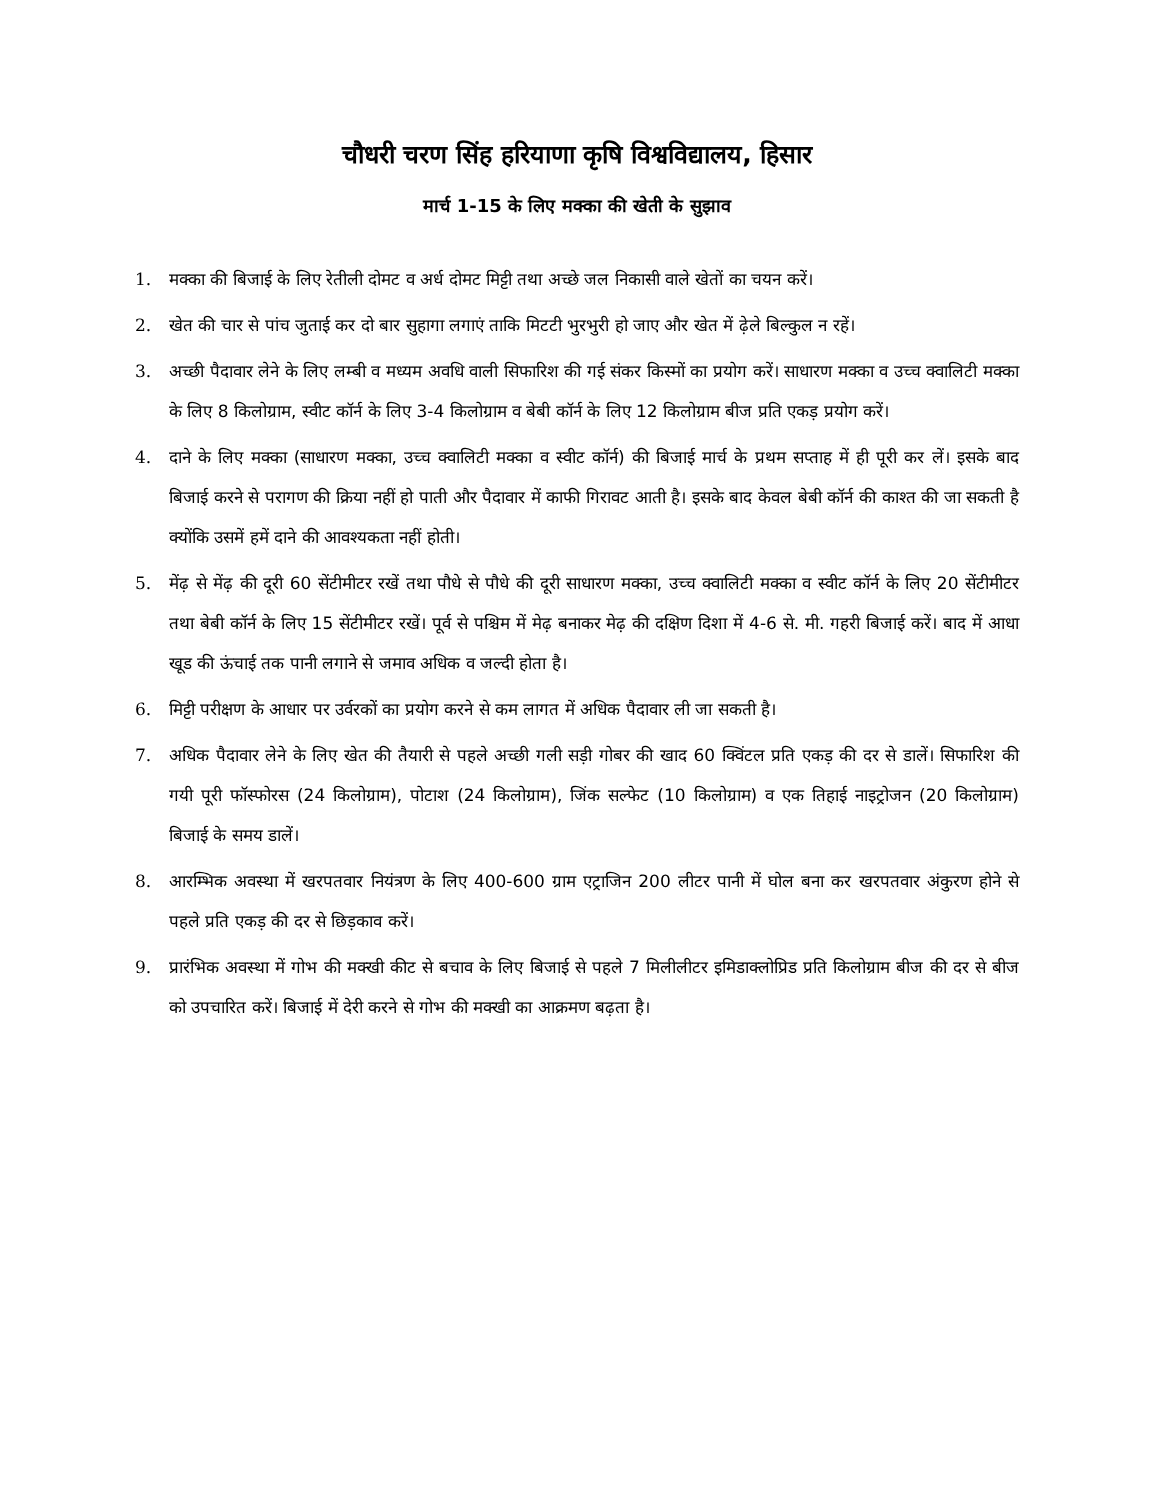चौधरी चरण सिंह हरियाणा कृषि विश्वविद्यालय, हिसार
मार्च 1-15 के लिए मक्का की खेती के सुझाव
1. मक्का की बिजाई के लिए रेतीली दोमट व अर्ध दोमट मिट्टी तथा अच्छे जल निकासी वाले खेतों का चयन करें।
2. खेत की चार से पांच जुताई कर दो बार सुहागा लगाएं ताकि मिटटी भुरभुरी हो जाए और खेत में ढ़ेले बिल्कुल न रहें।
3. अच्छी पैदावार लेने के लिए लम्बी व मध्यम अवधि वाली सिफारिश की गई संकर किस्मों का प्रयोग करें। साधारण मक्का व उच्च क्वालिटी मक्का के लिए 8 किलोग्राम, स्वीट कॉर्न के लिए 3-4 किलोग्राम व बेबी कॉर्न के लिए 12 किलोग्राम बीज प्रति एकड़ प्रयोग करें।
4. दाने के लिए मक्का (साधारण मक्का, उच्च क्वालिटी मक्का व स्वीट कॉर्न) की बिजाई मार्च के प्रथम सप्ताह में ही पूरी कर लें। इसके बाद बिजाई करने से परागण की क्रिया नहीं हो पाती और पैदावार में काफी गिरावट आती है। इसके बाद केवल बेबी कॉर्न की काश्त की जा सकती है क्योंकि उसमें हमें दाने की आवश्यकता नहीं होती।
5. मेंढ़ से मेंढ़ की दूरी 60 सेंटीमीटर रखें तथा पौधे से पौधे की दूरी साधारण मक्का, उच्च क्वालिटी मक्का व स्वीट कॉर्न के लिए 20 सेंटीमीटर तथा बेबी कॉर्न के लिए 15 सेंटीमीटर रखें। पूर्व से पश्चिम में मेढ़ बनाकर मेढ़ की दक्षिण दिशा में 4-6 से. मी. गहरी बिजाई करें। बाद में आधा खूड की ऊंचाई तक पानी लगाने से जमाव अधिक व जल्दी होता है।
6. मिट्टी परीक्षण के आधार पर उर्वरकों का प्रयोग करने से कम लागत में अधिक पैदावार ली जा सकती है।
7. अधिक पैदावार लेने के लिए खेत की तैयारी से पहले अच्छी गली सड़ी गोबर की खाद 60 क्विंटल प्रति एकड़ की दर से डालें। सिफारिश की गयी पूरी फॉस्फोरस (24 किलोग्राम), पोटाश (24 किलोग्राम), जिंक सल्फेट (10 किलोग्राम) व एक तिहाई नाइट्रोजन (20 किलोग्राम) बिजाई के समय डालें।
8. आरम्भिक अवस्था में खरपतवार नियंत्रण के लिए 400-600 ग्राम एट्राजिन 200 लीटर पानी में घोल बना कर खरपतवार अंकुरण होने से पहले प्रति एकड़ की दर से छिड़काव करें।
9. प्रारंभिक अवस्था में गोभ की मक्खी कीट से बचाव के लिए बिजाई से पहले 7 मिलीलीटर इमिडाक्लोप्रिड प्रति किलोग्राम बीज की दर से बीज को उपचारित करें। बिजाई में देरी करने से गोभ की मक्खी का आक्रमण बढ़ता है।